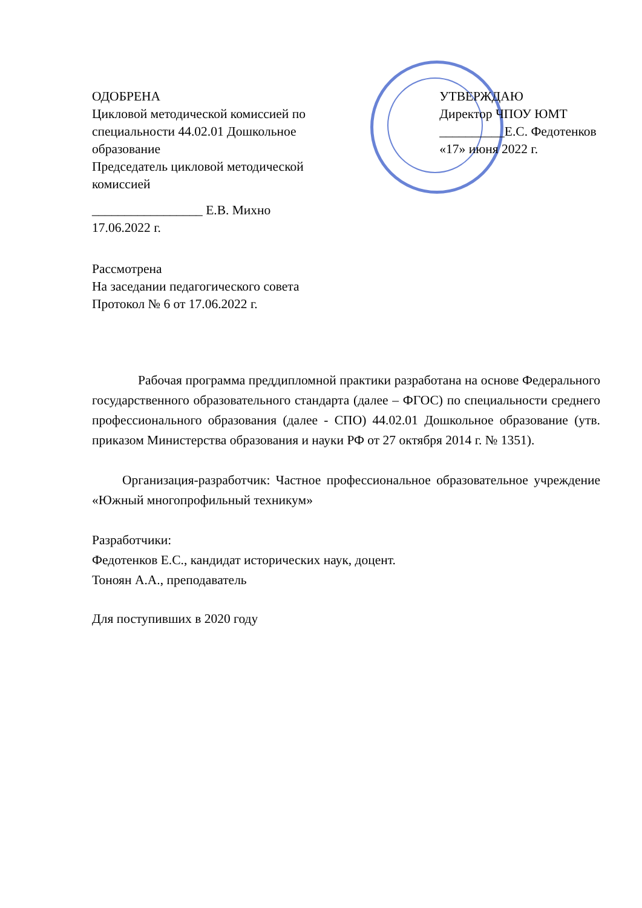ОДОБРЕНА
Цикловой методической комиссией по специальности 44.02.01 Дошкольное образование
Председатель цикловой методической комиссией
_________________ Е.В. Михно
17.06.2022 г.
УТВЕРЖДАЮ
Директор ЧПОУ ЮМТ
__________Е.С. Федотенков
«17» июня 2022 г.
Рассмотрена
На заседании педагогического совета
Протокол № 6 от 17.06.2022 г.
Рабочая программа преддипломной практики разработана на основе Федерального государственного образовательного стандарта (далее – ФГОС) по специальности среднего профессионального образования (далее - СПО) 44.02.01 Дошкольное образование (утв. приказом Министерства образования и науки РФ от 27 октября 2014 г. № 1351).
Организация-разработчик: Частное профессиональное образовательное учреждение «Южный многопрофильный техникум»
Разработчики:
Федотенков Е.С., кандидат исторических наук, доцент.
Тоноян А.А., преподаватель
Для поступивших в 2020 году